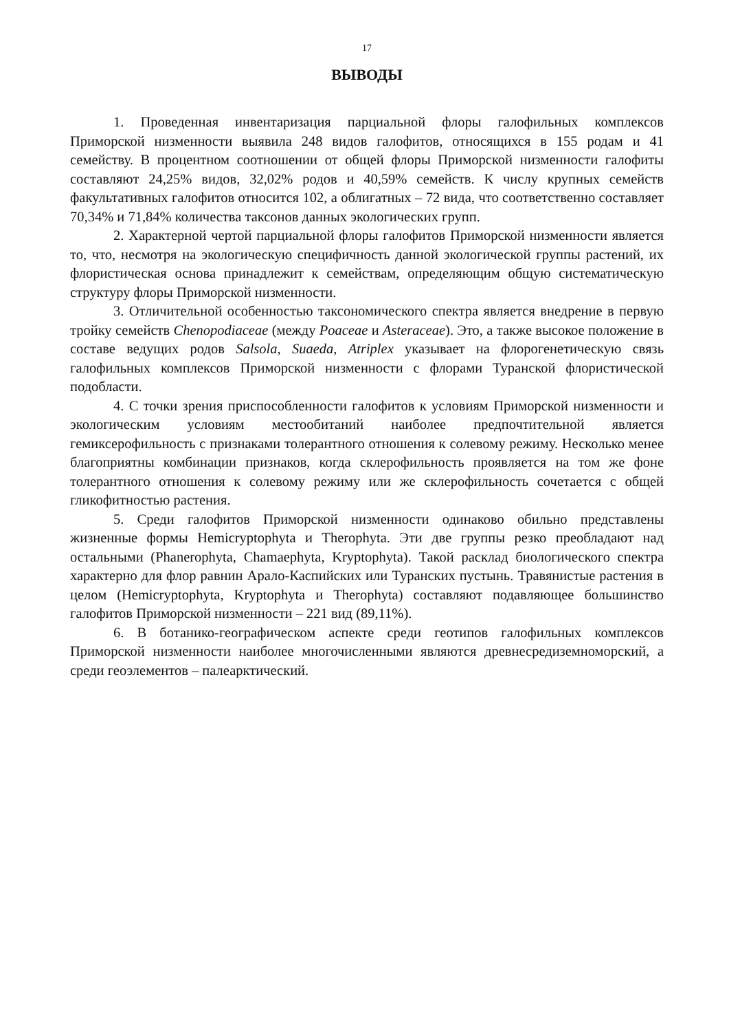17
ВЫВОДЫ
1. Проведенная инвентаризация парциальной флоры галофильных комплексов Приморской низменности выявила 248 видов галофитов, относящихся в 155 родам и 41 семейству. В процентном соотношении от общей флоры Приморской низменности галофиты составляют 24,25% видов, 32,02% родов и 40,59% семейств. К числу крупных семейств факультативных галофитов относится 102, а облигатных – 72 вида, что соответственно составляет 70,34% и 71,84% количества таксонов данных экологических групп.
2. Характерной чертой парциальной флоры галофитов Приморской низменности является то, что, несмотря на экологическую специфичность данной экологической группы растений, их флористическая основа принадлежит к семействам, определяющим общую систематическую структуру флоры Приморской низменности.
3. Отличительной особенностью таксономического спектра является внедрение в первую тройку семейств Chenopodiaceae (между Poaceae и Asteraceae). Это, а также высокое положение в составе ведущих родов Salsola, Suaeda, Atriplex указывает на флорогенетическую связь галофильных комплексов Приморской низменности с флорами Туранской флористической подобласти.
4. С точки зрения приспособленности галофитов к условиям Приморской низменности и экологическим условиям местообитаний наиболее предпочтительной является гемиксерофильность с признаками толерантного отношения к солевому режиму. Несколько менее благоприятны комбинации признаков, когда склерофильность проявляется на том же фоне толерантного отношения к солевому режиму или же склерофильность сочетается с общей гликофитностью растения.
5. Среди галофитов Приморской низменности одинаково обильно представлены жизненные формы Hemicryptophyta и Therophyta. Эти две группы резко преобладают над остальными (Phanerophyta, Chamaephyta, Kryptophyta). Такой расклад биологического спектра характерно для флор равнин Арало-Каспийских или Туранских пустынь. Травянистые растения в целом (Hemicryptophyta, Kryptophyta и Therophyta) составляют подавляющее большинство галофитов Приморской низменности – 221 вид (89,11%).
6. В ботанико-географическом аспекте среди геотипов галофильных комплексов Приморской низменности наиболее многочисленными являются древнесредиземноморский, а среди геоэлементов – палеарктический.